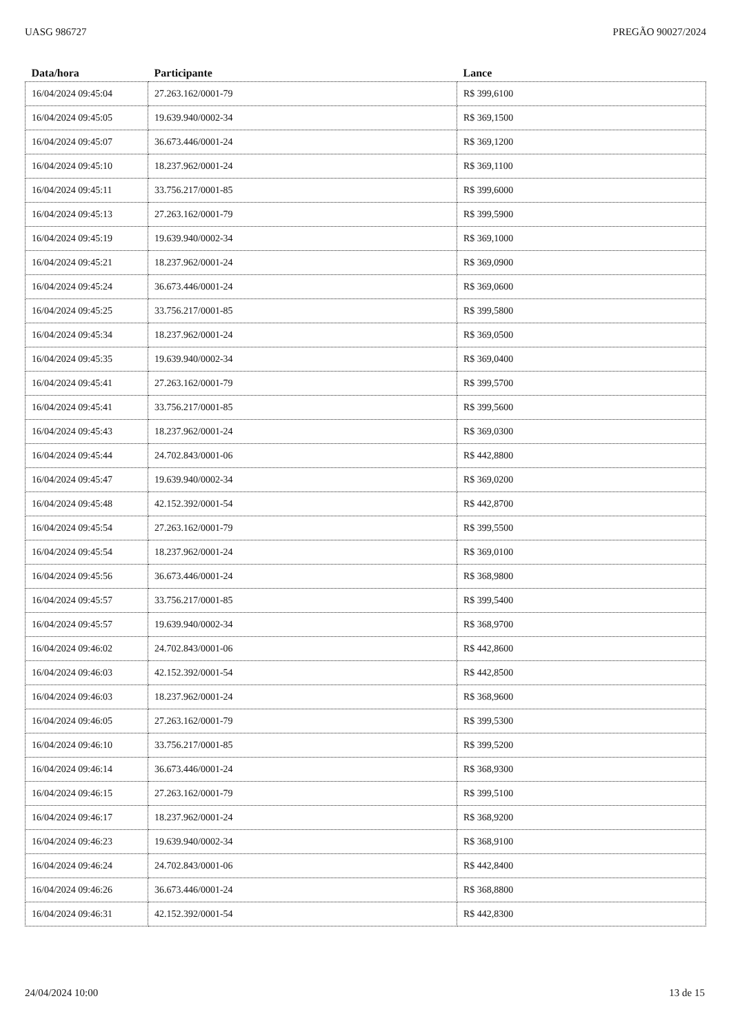UASG 986727 PREGÃO 90027/2024
| Data/hora | Participante | Lance |
| --- | --- | --- |
| 16/04/2024 09:45:04 | 27.263.162/0001-79 | R$ 399,6100 |
| 16/04/2024 09:45:05 | 19.639.940/0002-34 | R$ 369,1500 |
| 16/04/2024 09:45:07 | 36.673.446/0001-24 | R$ 369,1200 |
| 16/04/2024 09:45:10 | 18.237.962/0001-24 | R$ 369,1100 |
| 16/04/2024 09:45:11 | 33.756.217/0001-85 | R$ 399,6000 |
| 16/04/2024 09:45:13 | 27.263.162/0001-79 | R$ 399,5900 |
| 16/04/2024 09:45:19 | 19.639.940/0002-34 | R$ 369,1000 |
| 16/04/2024 09:45:21 | 18.237.962/0001-24 | R$ 369,0900 |
| 16/04/2024 09:45:24 | 36.673.446/0001-24 | R$ 369,0600 |
| 16/04/2024 09:45:25 | 33.756.217/0001-85 | R$ 399,5800 |
| 16/04/2024 09:45:34 | 18.237.962/0001-24 | R$ 369,0500 |
| 16/04/2024 09:45:35 | 19.639.940/0002-34 | R$ 369,0400 |
| 16/04/2024 09:45:41 | 27.263.162/0001-79 | R$ 399,5700 |
| 16/04/2024 09:45:41 | 33.756.217/0001-85 | R$ 399,5600 |
| 16/04/2024 09:45:43 | 18.237.962/0001-24 | R$ 369,0300 |
| 16/04/2024 09:45:44 | 24.702.843/0001-06 | R$ 442,8800 |
| 16/04/2024 09:45:47 | 19.639.940/0002-34 | R$ 369,0200 |
| 16/04/2024 09:45:48 | 42.152.392/0001-54 | R$ 442,8700 |
| 16/04/2024 09:45:54 | 27.263.162/0001-79 | R$ 399,5500 |
| 16/04/2024 09:45:54 | 18.237.962/0001-24 | R$ 369,0100 |
| 16/04/2024 09:45:56 | 36.673.446/0001-24 | R$ 368,9800 |
| 16/04/2024 09:45:57 | 33.756.217/0001-85 | R$ 399,5400 |
| 16/04/2024 09:45:57 | 19.639.940/0002-34 | R$ 368,9700 |
| 16/04/2024 09:46:02 | 24.702.843/0001-06 | R$ 442,8600 |
| 16/04/2024 09:46:03 | 42.152.392/0001-54 | R$ 442,8500 |
| 16/04/2024 09:46:03 | 18.237.962/0001-24 | R$ 368,9600 |
| 16/04/2024 09:46:05 | 27.263.162/0001-79 | R$ 399,5300 |
| 16/04/2024 09:46:10 | 33.756.217/0001-85 | R$ 399,5200 |
| 16/04/2024 09:46:14 | 36.673.446/0001-24 | R$ 368,9300 |
| 16/04/2024 09:46:15 | 27.263.162/0001-79 | R$ 399,5100 |
| 16/04/2024 09:46:17 | 18.237.962/0001-24 | R$ 368,9200 |
| 16/04/2024 09:46:23 | 19.639.940/0002-34 | R$ 368,9100 |
| 16/04/2024 09:46:24 | 24.702.843/0001-06 | R$ 442,8400 |
| 16/04/2024 09:46:26 | 36.673.446/0001-24 | R$ 368,8800 |
| 16/04/2024 09:46:31 | 42.152.392/0001-54 | R$ 442,8300 |
24/04/2024 10:00 13 de 15